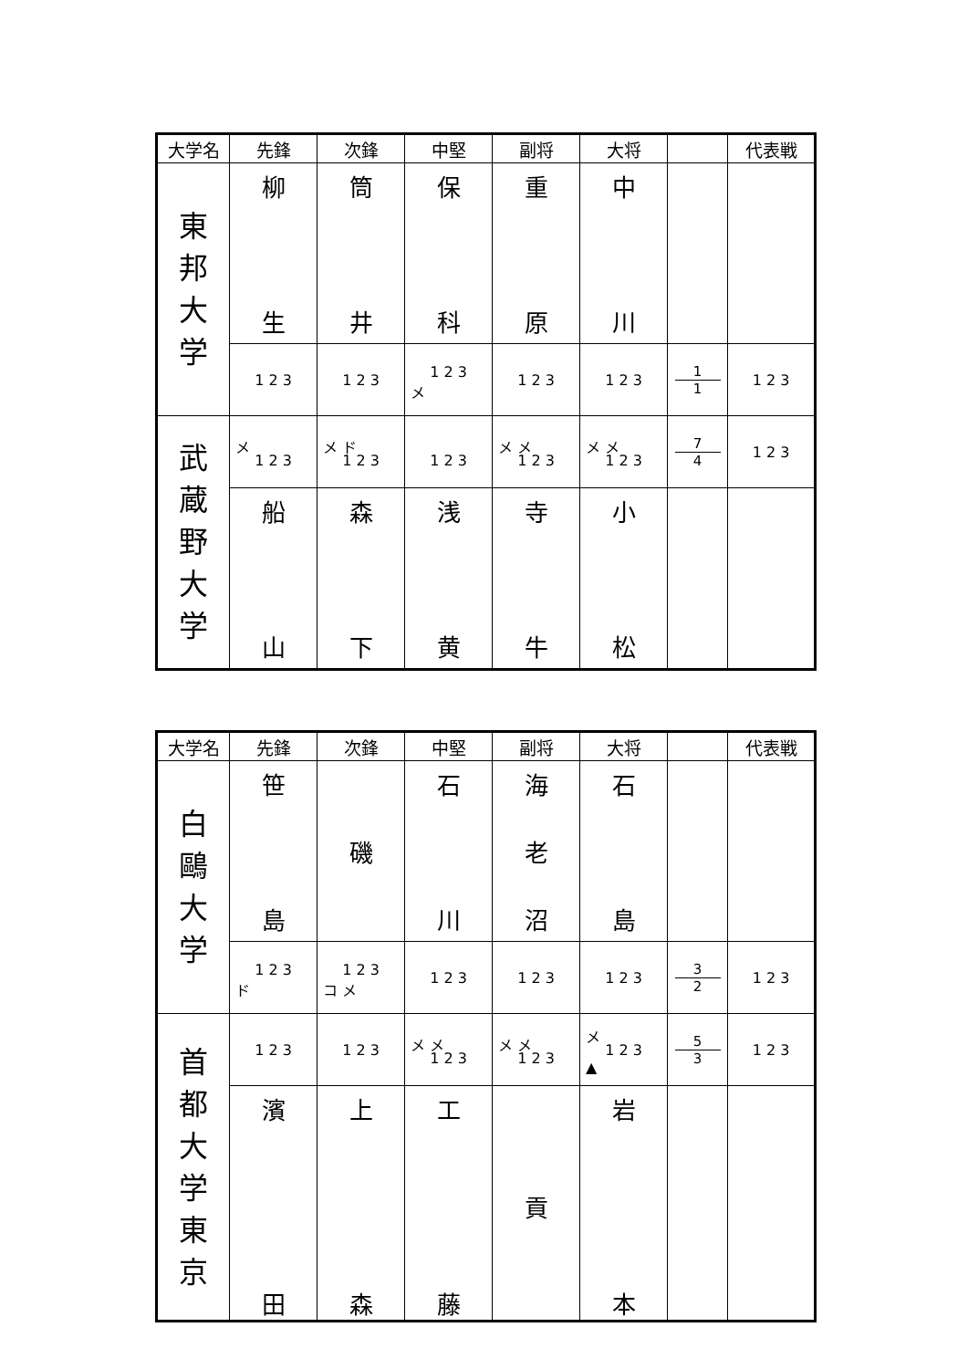| 大学名 | 先鋒 | 次鋒 | 中堅 | 副将 | 大将 | | 代表戦 |
| --- | --- | --- | --- | --- | --- | --- | --- |
| 東 邦 大 学 | 柳 生 | 筒 井 | 保 科 | 重 原 | 中 川 | | |
| | 1 2 3 | 1 2 3 | 1 2 3 メ | 1 2 3 | 1 2 3 | 1 1 | 1 2 3 |
| 武 蔵 野 大 学 | メ 1 2 3 | メ ド 1 2 3 | 1 2 3 | メ メ 1 2 3 | メ メ 1 2 3 | 7 4 | 1 2 3 |
| | 船 山 | 森 下 | 浅 黄 | 寺 牛 | 小 松 | | |
| 大学名 | 先鋒 | 次鋒 | 中堅 | 副将 | 大将 | | 代表戦 |
| --- | --- | --- | --- | --- | --- | --- | --- |
| 白 鷗 大 学 | 笹 島 | 磯 | 石 川 | 海 老 沼 | 石 島 | | |
| | 1 2 3 ド | 1 2 3 コ メ | 1 2 3 | 1 2 3 | 1 2 3 | 3 2 | 1 2 3 |
| 首 都 大 学 東 京 | 1 2 3 | 1 2 3 | メ メ 1 2 3 | メ メ 1 2 3 | メ 1 2 3 ▲ | 5 3 | 1 2 3 |
| | 濱 田 | 上 森 | 工 藤 | 貢 | 岩 本 | | |